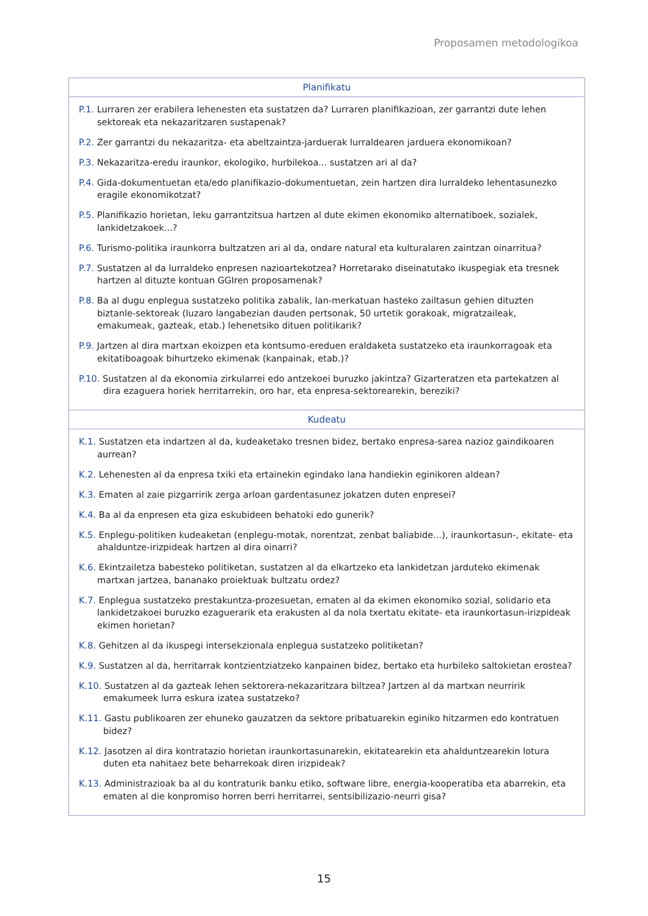Proposamen metodologikoa
| Planifikatu |
| --- |
| P.1. Lurraren zer erabilera lehenesten eta sustatzen da? Lurraren planifikazioan, zer garrantzi dute lehen sektoreak eta nekazaritzaren sustapenak? P.2. Zer garrantzi du nekazaritza- eta abeltzaintza-jarduerak lurraldearen jarduera ekonomikoan? P.3. Nekazaritza-eredu iraunkor, ekologiko, hurbilekoa... sustatzen ari al da? P.4. Gida-dokumentuetan eta/edo planifikazio-dokumentuetan, zein hartzen dira lurraldeko lehentasunezko eragile ekonomikotzat? P.5. Planifikazio horietan, leku garrantzitsua hartzen al dute ekimen ekonomiko alternatiboek, sozialek, lankidetzakoek...? P.6. Turismo-politika iraunkorra bultzatzen ari al da, ondare natural eta kulturalaren zaintzan oinarritua? P.7. Sustatzen al da lurraldeko enpresen nazioartekotzea? Horretarako diseinatutako ikuspegiak eta tresnek hartzen al dituzte kontuan GGIren proposamenak? P.8. Ba al dugu enplegua sustatzeko politika zabalik, lan-merkatuan hasteko zailtasun gehien dituzten biztanle-sektoreak (luzaro langabezian dauden pertsonak, 50 urtetik gorakoak, migratzaileak, emakumeak, gazteak, etab.) lehenetsiko dituen politikarik? P.9. Jartzen al dira martxan ekoizpen eta kontsumo-ereduen eraldaketa sustatzeko eta iraunkorragoak eta ekitatiboagoak bihurtzeko ekimenak (kanpainak, etab.)? P.10. Sustatzen al da ekonomia zirkularrei edo antzekoei buruzko jakintza? Gizarteratzen eta partekatzen al dira ezaguera horiek herritarrekin, oro har, eta enpresa-sektorearekin, bereziki? |
| Kudeatu |
| K.1. Sustatzen eta indartzen al da, kudeaketako tresnen bidez, bertako enpresa-sarea nazioz gaindikoaren aurrean? K.2. Lehenesten al da enpresa txiki eta ertainekin egindako lana handiekin eginikoren aldean? K.3. Ematen al zaie pizgarririk zerga arloan gardentasunez jokatzen duten enpresei? K.4. Ba al da enpresen eta giza eskubideen behatoki edo gunerik? K.5. Enplegu-politiken kudeaketan (enplegu-motak, norentzat, zenbat baliabide...), iraunkortasun-, ekitate- eta ahalduntze-irizpideak hartzen al dira oinarri? K.6. Ekintzailetza babesteko politiketan, sustatzen al da elkartzeko eta lankidetzan jarduteko ekimenak martxan jartzea, banan­ako proiektuak bultzatu ordez? K.7. Enplegua sustatzeko prestakuntza-prozesuetan, ematen al da ekimen ekonomiko sozial, solidario eta lankidetzakoei buruzko ezaguerarik eta erakusten al da nola txertatu ekitate- eta iraunkortasun-irizpideak ekimen horietan? K.8. Gehitzen al da ikuspegi intersekzionala enplegua sustatzeko politiketan? K.9. Sustatzen al da, herritarrak kontzientziatzeko kanpainen bidez, bertako eta hurbileko saltokietan erostea? K.10. Sustatzen al da gazteak lehen sektorera-nekazaritzara biltzea? Jartzen al da martxan neurririk emakumeek lurra eskura izatea sustatzeko? K.11. Gastu publikoaren zer ehuneko gauzatzen da sektore pribatuarekin eginiko hitzarmen edo kontratuen bidez? K.12. Jasotzen al dira kontratazio horietan iraunkortasunarekin, ekitatearekin eta ahalduntzearekin lotura duten eta nahitaez bete beharrekoak diren irizpideak? K.13. Administrazioak ba al du kontraturik banku etiko, software libre, energia-kooperatiba eta abarrekin, eta ematen al die konpromiso horren berri herritarrei, sentsibilizazio-neurri gisa? |
15